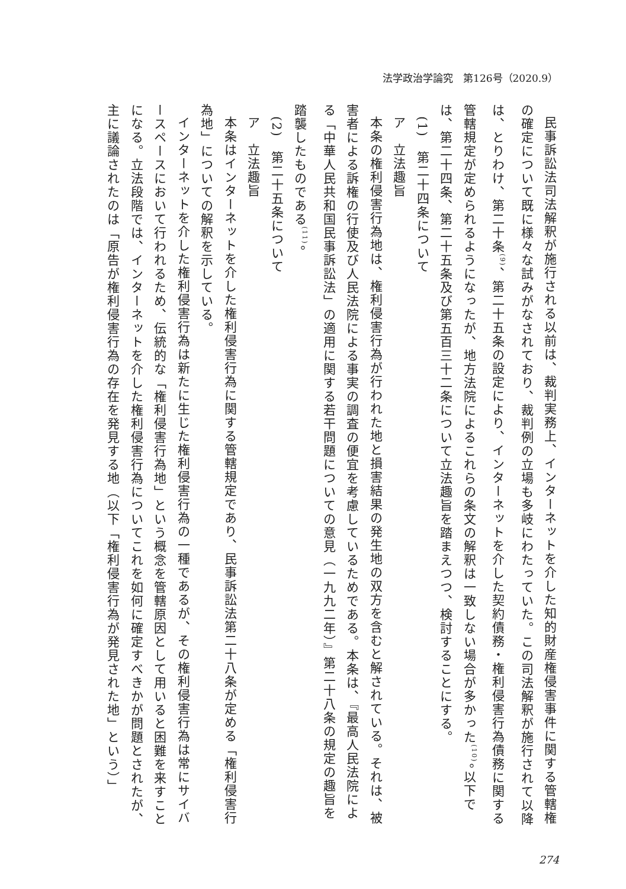法学政治学論究　第126号（2020.9）
民事訴訟法司法解釈が施行される以前は、裁判実務上、インターネットを介した知的財産権侵害事件に関する管轄権の確定について既に様々な試みがなされており、裁判例の立場も多岐にわたっていた。この司法解釈が施行されて以降は、とりわけ、第二十条<sup>(9)</sup>、第二十五条の設定により、インターネットを介した契約債務・権利侵害行為債務に関する管轄規定が定められるようになったが、地方法院によるこれらの条文の解釈は一致しない場合が多かった<sup>(10)</sup>。以下では、第二十四条、第二十五条及び第五百三十二条について立法趣旨を踏まえつつ、検討することにする。
(1)　第二十四条について
ア　立法趣旨
本条の権利侵害行為地は、権利侵害行為が行われた地と損害結果の発生地の双方を含むと解されている。それは、被害者による訴権の行使及び人民法院による事実の調査の便宜を考慮しているためである。本条は、『最高人民法院による「中華人民共和国民事訴訟法」の適用に関する若干問題についての意見（一九九二年）』第二十八条の規定の趣旨を踏襲したものである<sup>(11)</sup>。
(2)　第二十五条について
ア　立法趣旨
本条はインターネットを介した権利侵害行為に関する管轄規定であり、民事訴訟法第二十八条が定める「権利侵害行為地」についての解釈を示している。
インターネットを介した権利侵害行為は新たに生じた権利侵害行為の一種であるが、その権利侵害行為は常にサイバースペースにおいて行われるため、伝統的な「権利侵害行為地」という概念を管轄原因として用いると困難を来すことになる。立法段階では、インターネットを介した権利侵害行為についてこれを如何に確定すべきかが問題とされたが、主に議論されたのは「原告が権利侵害行為の存在を発見する地（以下「権利侵害行為が発見された地」という）」
274